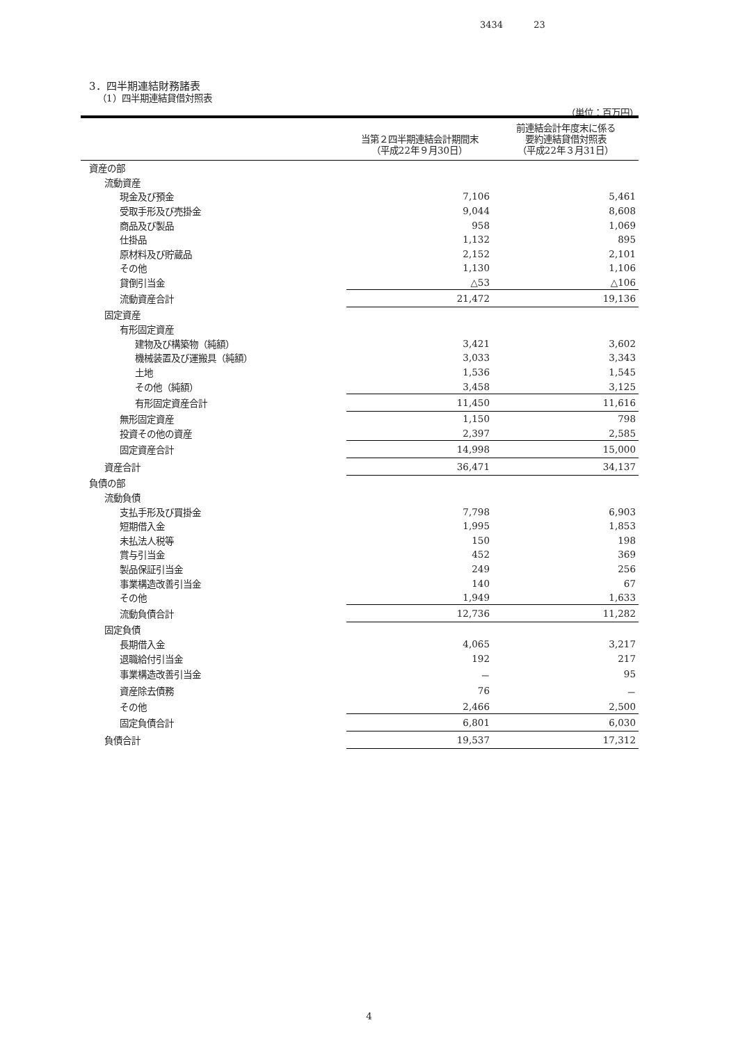3434 23
3．四半期連結財務諸表
（1）四半期連結貸借対照表
（単位：百万円）
| | 当第２四半期連結会計期間末 （平成22年９月30日） | 前連結会計年度末に係る 要約連結貸借対照表 （平成22年３月31日） |
| --- | --- | --- |
| 資産の部 | | |
| 流動資産 | | |
| 現金及び預金 | 7,106 | 5,461 |
| 受取手形及び売掛金 | 9,044 | 8,608 |
| 商品及び製品 | 958 | 1,069 |
| 仕掛品 | 1,132 | 895 |
| 原材料及び貯蔵品 | 2,152 | 2,101 |
| その他 | 1,130 | 1,106 |
| 貸倒引当金 | △53 | △106 |
| 流動資産合計 | 21,472 | 19,136 |
| 固定資産 | | |
| 有形固定資産 | | |
| 建物及び構築物（純額） | 3,421 | 3,602 |
| 機械装置及び運搬具（純額） | 3,033 | 3,343 |
| 土地 | 1,536 | 1,545 |
| その他（純額） | 3,458 | 3,125 |
| 有形固定資産合計 | 11,450 | 11,616 |
| 無形固定資産 | 1,150 | 798 |
| 投資その他の資産 | 2,397 | 2,585 |
| 固定資産合計 | 14,998 | 15,000 |
| 資産合計 | 36,471 | 34,137 |
| 負債の部 | | |
| 流動負債 | | |
| 支払手形及び買掛金 | 7,798 | 6,903 |
| 短期借入金 | 1,995 | 1,853 |
| 未払法人税等 | 150 | 198 |
| 賞与引当金 | 452 | 369 |
| 製品保証引当金 | 249 | 256 |
| 事業構造改善引当金 | 140 | 67 |
| その他 | 1,949 | 1,633 |
| 流動負債合計 | 12,736 | 11,282 |
| 固定負債 | | |
| 長期借入金 | 4,065 | 3,217 |
| 退職給付引当金 | 192 | 217 |
| 事業構造改善引当金 | － | 95 |
| 資産除去債務 | 76 | － |
| その他 | 2,466 | 2,500 |
| 固定負債合計 | 6,801 | 6,030 |
| 負債合計 | 19,537 | 17,312 |
4